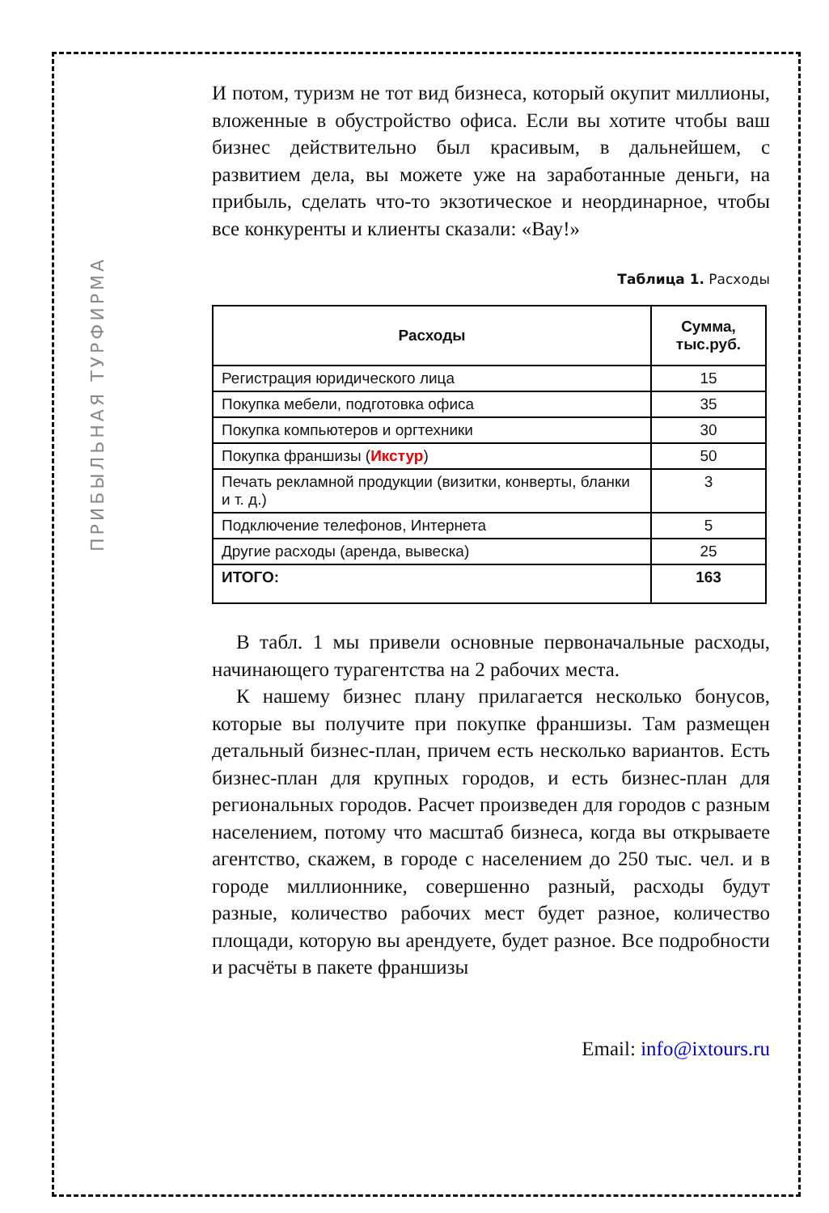ПРИБЫЛЬНАЯ ТУРФИРМА
И потом, туризм не тот вид бизнеса, который окупит миллионы, вложенные в обустройство офиса. Если вы хотите чтобы ваш бизнес действительно был красивым, в дальнейшем, с развитием дела, вы можете уже на заработанные деньги, на прибыль, сделать что-то экзотическое и неординарное, чтобы все конкуренты и клиенты сказали: «Вау!»
Таблица 1. Расходы
| Расходы | Сумма, тыс.руб. |
| --- | --- |
| Регистрация юридического лица | 15 |
| Покупка мебели, подготовка офиса | 35 |
| Покупка компьютеров и оргтехники | 30 |
| Покупка франшизы ( Икстур ) | 50 |
| Печать рекламной продукции (визитки, конверты, бланки и т. д.) | 3 |
| Подключение телефонов, Интернета | 5 |
| Другие расходы (аренда, вывеска) | 25 |
| ИТОГО: | 163 |
В табл. 1 мы привели основные первоначальные расходы, начинающего турагентства на 2 рабочих места.
К нашему бизнес плану прилагается несколько бонусов, которые вы получите при покупке франшизы. Там размещен детальный бизнес-план, причем есть несколько вариантов. Есть бизнес-план для крупных городов, и есть бизнес-план для региональных городов. Расчет произведен для городов с разным населением, потому что масштаб бизнеса, когда вы открываете агентство, скажем, в городе с населением до 250 тыс. чел. и в городе миллионнике, совершенно разный, расходы будут разные, количество рабочих мест будет разное, количество площади, которую вы арендуете, будет разное. Все подробности и расчёты в пакете франшизы
Email: info@ixtours.ru